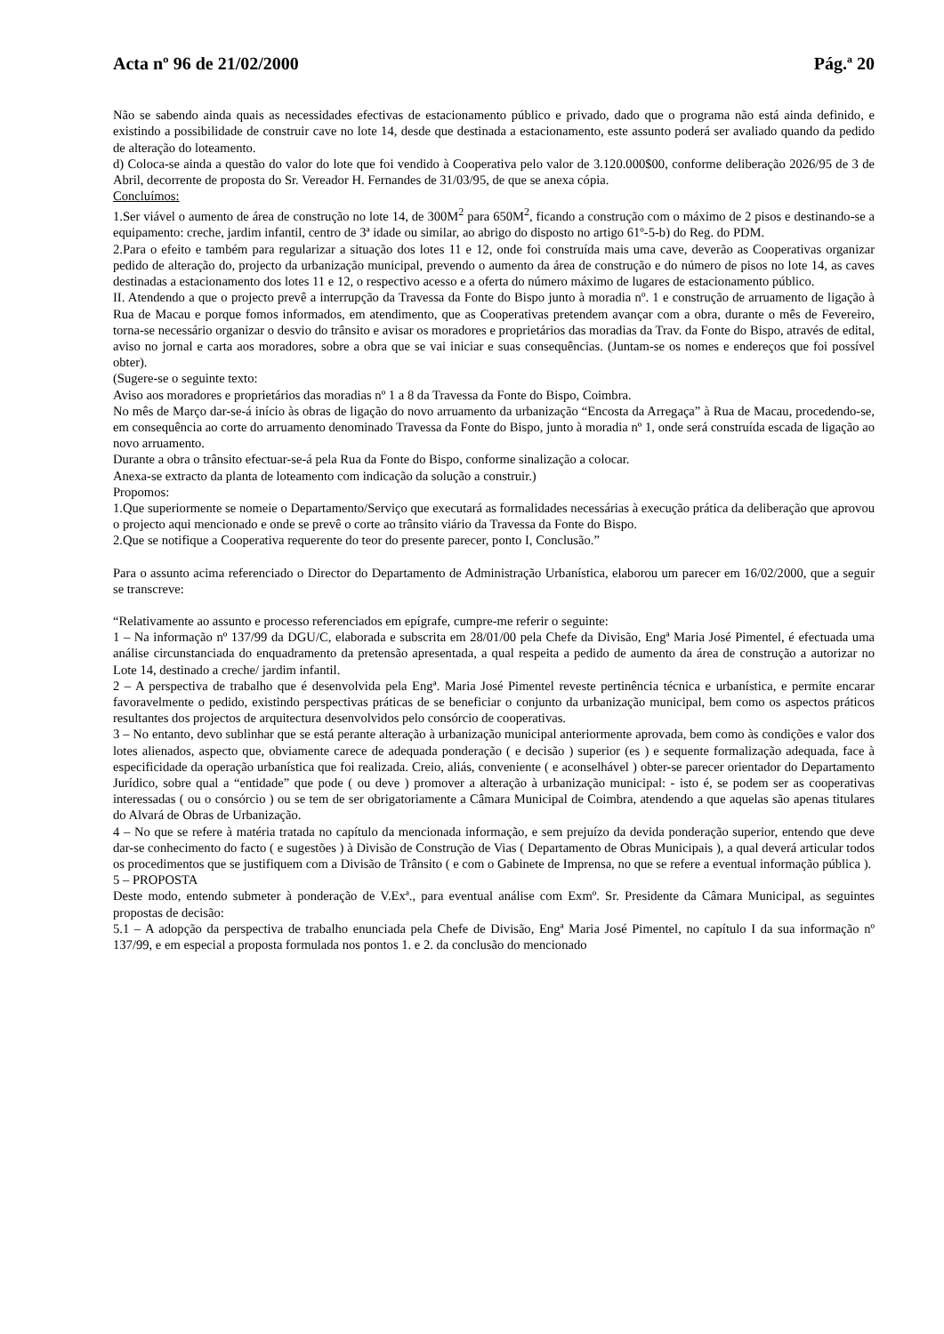Acta nº 96 de 21/02/2000 Pág.ª 20
Não se sabendo ainda quais as necessidades efectivas de estacionamento público e privado, dado que o programa não está ainda definido, e existindo a possibilidade de construir cave no lote 14, desde que destinada a estacionamento, este assunto poderá ser avaliado quando da pedido de alteração do loteamento.
d) Coloca-se ainda a questão do valor do lote que foi vendido à Cooperativa pelo valor de 3.120.000$00, conforme deliberação 2026/95 de 3 de Abril, decorrente de proposta do Sr. Vereador H. Fernandes de 31/03/95, de que se anexa cópia.
Concluímos:
1.Ser viável o aumento de área de construção no lote 14, de 300M<sup>2</sup> para 650M<sup>2</sup>, ficando a construção com o máximo de 2 pisos e destinando-se a equipamento: creche, jardim infantil, centro de 3ª idade ou similar, ao abrigo do disposto no artigo 61º-5-b) do Reg. do PDM.
2.Para o efeito e também para regularizar a situação dos lotes 11 e 12, onde foi construída mais uma cave, deverão as Cooperativas organizar pedido de alteração do, projecto da urbanização municipal, prevendo o aumento da área de construção e do número de pisos no lote 14, as caves destinadas a estacionamento dos lotes 11 e 12, o respectivo acesso e a oferta do número máximo de lugares de estacionamento público.
II. Atendendo a que o projecto prevê a interrupção da Travessa da Fonte do Bispo junto à moradia nº. 1 e construção de arruamento de ligação à Rua de Macau e porque fomos informados, em atendimento, que as Cooperativas pretendem avançar com a obra, durante o mês de Fevereiro, torna-se necessário organizar o desvio do trânsito e avisar os moradores e proprietários das moradias da Trav. da Fonte do Bispo, através de edital, aviso no jornal e carta aos moradores, sobre a obra que se vai iniciar e suas consequências. (Juntam-se os nomes e endereços que foi possível obter).
(Sugere-se o seguinte texto:
Aviso aos moradores e proprietários das moradias nº 1 a 8 da Travessa da Fonte do Bispo, Coimbra.
No mês de Março dar-se-á início às obras de ligação do novo arruamento da urbanização “Encosta da Arregaça” à Rua de Macau, procedendo-se, em consequência ao corte do arruamento denominado Travessa da Fonte do Bispo, junto à moradia nº 1, onde será construída escada de ligação ao novo arruamento.
Durante a obra o trânsito efectuar-se-á pela Rua da Fonte do Bispo, conforme sinalização a colocar.
Anexa-se extracto da planta de loteamento com indicação da solução a construir.)
Propomos:
1.Que superiormente se nomeie o Departamento/Serviço que executará as formalidades necessárias à execução prática da deliberação que aprovou o projecto aqui mencionado e onde se prevê o corte ao trânsito viário da Travessa da Fonte do Bispo.
2.Que se notifique a Cooperativa requerente do teor do presente parecer, ponto I, Conclusão.”
Para o assunto acima referenciado o Director do Departamento de Administração Urbanística, elaborou um parecer em 16/02/2000, que a seguir se transcreve:
“Relativamente ao assunto e processo referenciados em epígrafe, cumpre-me referir o seguinte:
1 – Na informação nº 137/99 da DGU/C, elaborada e subscrita em 28/01/00 pela Chefe da Divisão, Engª Maria José Pimentel, é efectuada uma análise circunstanciada do enquadramento da pretensão apresentada, a qual respeita a pedido de aumento da área de construção a autorizar no Lote 14, destinado a creche/ jardim infantil.
2 – A perspectiva de trabalho que é desenvolvida pela Engª. Maria José Pimentel reveste pertinência técnica e urbanística, e permite encarar favoravelmente o pedido, existindo perspectivas práticas de se beneficiar o conjunto da urbanização municipal, bem como os aspectos práticos resultantes dos projectos de arquitectura desenvolvidos pelo consórcio de cooperativas.
3 – No entanto, devo sublinhar que se está perante alteração à urbanização municipal anteriormente aprovada, bem como às condições e valor dos lotes alienados, aspecto que, obviamente carece de adequada ponderação ( e decisão ) superior (es ) e sequente formalização adequada, face à especificidade da operação urbanística que foi realizada. Creio, aliás, conveniente ( e aconselhável ) obter-se parecer orientador do Departamento Jurídico, sobre qual a “entidade” que pode ( ou deve ) promover a alteração à urbanização municipal: - isto é, se podem ser as cooperativas interessadas ( ou o consórcio ) ou se tem de ser obrigatoriamente a Câmara Municipal de Coimbra, atendendo a que aquelas são apenas titulares do Alvará de Obras de Urbanização.
4 – No que se refere à matéria tratada no capítulo da mencionada informação, e sem prejuízo da devida ponderação superior, entendo que deve dar-se conhecimento do facto ( e sugestões ) à Divisão de Construção de Vias ( Departamento de Obras Municipais ), a qual deverá articular todos os procedimentos que se justifiquem com a Divisão de Trânsito ( e com o Gabinete de Imprensa, no que se refere a eventual informação pública ).
5 – PROPOSTA
Deste modo, entendo submeter à ponderação de V.Exª., para eventual análise com Exmº. Sr. Presidente da Câmara Municipal, as seguintes propostas de decisão:
5.1 – A adopção da perspectiva de trabalho enunciada pela Chefe de Divisão, Engª Maria José Pimentel, no capítulo I da sua informação nº 137/99, e em especial a proposta formulada nos pontos 1. e 2. da conclusão do mencionado